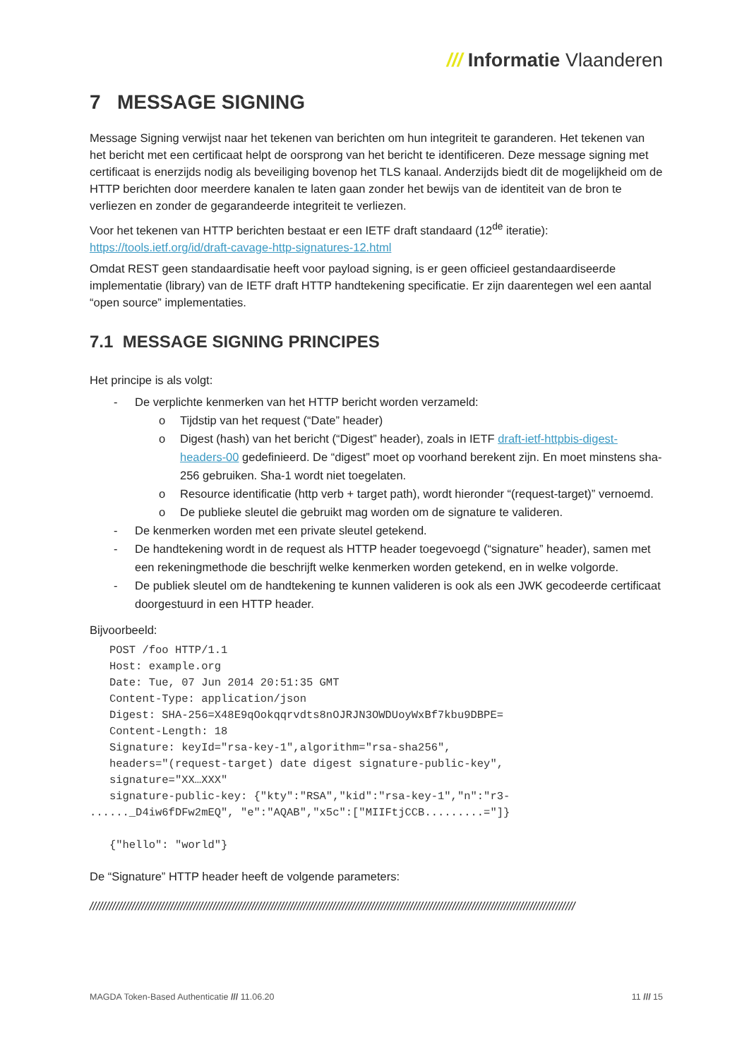/// Informatie Vlaanderen
7 MESSAGE SIGNING
Message Signing verwijst naar het tekenen van berichten om hun integriteit te garanderen. Het tekenen van het bericht met een certificaat helpt de oorsprong van het bericht te identificeren. Deze message signing met certificaat is enerzijds nodig als beveiliging bovenop het TLS kanaal. Anderzijds biedt dit de mogelijkheid om de HTTP berichten door meerdere kanalen te laten gaan zonder het bewijs van de identiteit van de bron te verliezen en zonder de gegarandeerde integriteit te verliezen.
Voor het tekenen van HTTP berichten bestaat er een IETF draft standaard (12<sup>de</sup> iteratie): https://tools.ietf.org/id/draft-cavage-http-signatures-12.html
Omdat REST geen standaardisatie heeft voor payload signing, is er geen officieel gestandaardiseerde implementatie (library) van de IETF draft HTTP handtekening specificatie. Er zijn daarentegen wel een aantal “open source” implementaties.
7.1 MESSAGE SIGNING PRINCIPES
Het principe is als volgt:
- De verplichte kenmerken van het HTTP bericht worden verzameld:
o Tijdstip van het request (“Date” header)
o Digest (hash) van het bericht (“Digest” header), zoals in IETF draft-ietf-httpbis-digest-headers-00 gedefinieerd. De “digest” moet op voorhand berekent zijn. En moet minstens sha-256 gebruiken. Sha-1 wordt niet toegelaten.
o Resource identificatie (http verb + target path), wordt hieronder “(request-target)” vernoemd.
o De publieke sleutel die gebruikt mag worden om de signature te valideren.
- De kenmerken worden met een private sleutel getekend.
- De handtekening wordt in de request als HTTP header toegevoegd (“signature” header), samen met een rekeningmethode die beschrijft welke kenmerken worden getekend, en in welke volgorde.
- De publiek sleutel om de handtekening te kunnen valideren is ook als een JWK gecodeerde certificaat doorgestuurd in een HTTP header.
Bijvoorbeeld:
   POST /foo HTTP/1.1
   Host: example.org
   Date: Tue, 07 Jun 2014 20:51:35 GMT
   Content-Type: application/json
   Digest: SHA-256=X48E9qOokqqrvdts8nOJRJN3OWDUoyWxBf7kbu9DBPE=
   Content-Length: 18
   Signature: keyId="rsa-key-1",algorithm="rsa-sha256",
   headers="(request-target) date digest signature-public-key",
   signature="XX…XXX"
   signature-public-key: {"kty":"RSA","kid":"rsa-key-1","n":"r3-
......_D4iw6fDFw2mEQ", "e":"AQAB","x5c":["MIIFtjCCB.........="]}

   {"hello": "world"}
De “Signature” HTTP header heeft de volgende parameters:
//////////////////////////////////////////////////////////////////////////////////////////////////////////////////////////////////////////////////////
MAGDA Token-Based Authenticatie /// 11.06.20 11 /// 15